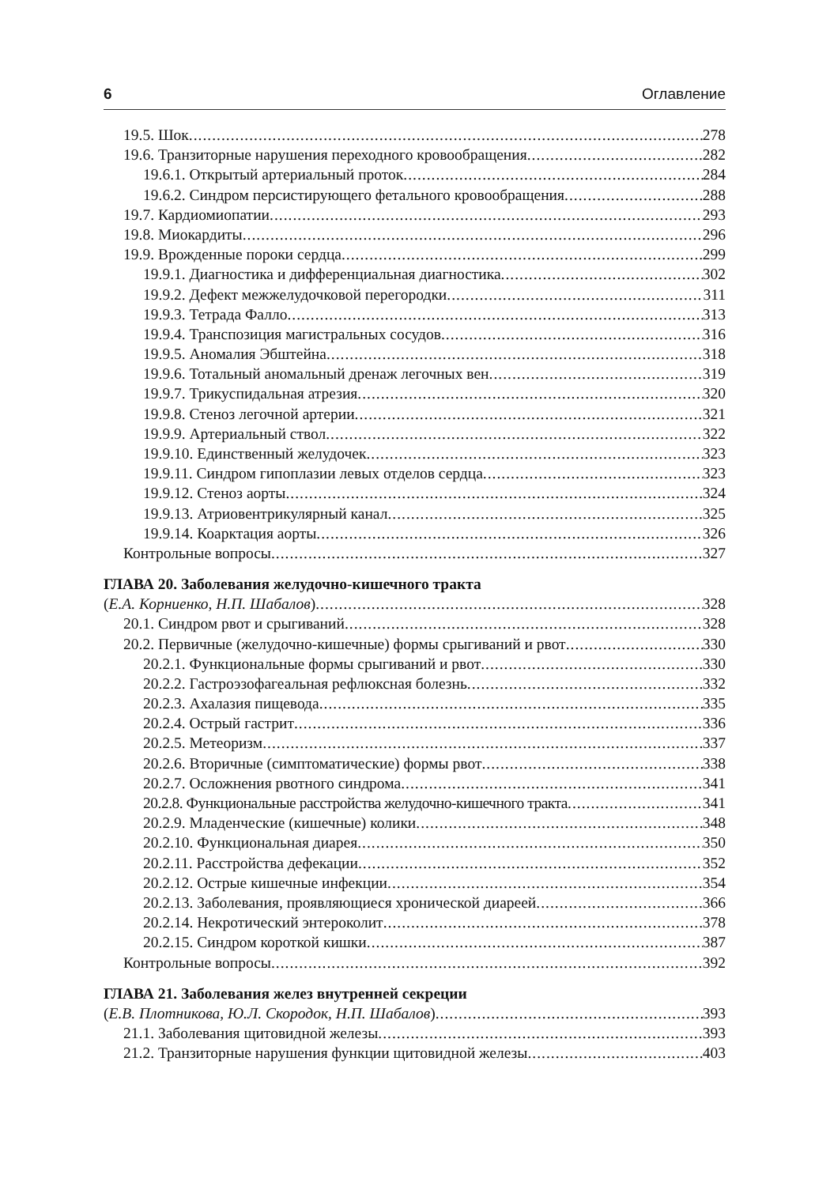6 Оглавление
19.5. Шок 278
19.6. Транзиторные нарушения переходного кровообращения 282
19.6.1. Открытый артериальный проток 284
19.6.2. Синдром персистирующего фетального кровообращения 288
19.7. Кардиомиопатии 293
19.8. Миокардиты 296
19.9. Врожденные пороки сердца 299
19.9.1. Диагностика и дифференциальная диагностика 302
19.9.2. Дефект межжелудочковой перегородки 311
19.9.3. Тетрада Фалло 313
19.9.4. Транспозиция магистральных сосудов 316
19.9.5. Аномалия Эбштейна 318
19.9.6. Тотальный аномальный дренаж легочных вен 319
19.9.7. Трикуспидальная атрезия 320
19.9.8. Стеноз легочной артерии 321
19.9.9. Артериальный ствол 322
19.9.10. Единственный желудочек 323
19.9.11. Синдром гипоплазии левых отделов сердца 323
19.9.12. Стеноз аорты 324
19.9.13. Атриовентрикулярный канал 325
19.9.14. Коарктация аорты 326
Контрольные вопросы 327
ГЛАВА 20. Заболевания желудочно-кишечного тракта
(Е.А. Корниенко, Н.П. Шабалов) 328
20.1. Синдром рвот и срыгиваний 328
20.2. Первичные (желудочно-кишечные) формы срыгиваний и рвот 330
20.2.1. Функциональные формы срыгиваний и рвот 330
20.2.2. Гастроэзофагеальная рефлюксная болезнь 332
20.2.3. Ахалазия пищевода 335
20.2.4. Острый гастрит 336
20.2.5. Метеоризм 337
20.2.6. Вторичные (симптоматические) формы рвот 338
20.2.7. Осложнения рвотного синдрома 341
20.2.8. Функциональные расстройства желудочно-кишечного тракта 341
20.2.9. Младенческие (кишечные) колики 348
20.2.10. Функциональная диарея 350
20.2.11. Расстройства дефекации 352
20.2.12. Острые кишечные инфекции 354
20.2.13. Заболевания, проявляющиеся хронической диареей 366
20.2.14. Некротический энтероколит 378
20.2.15. Синдром короткой кишки 387
Контрольные вопросы 392
ГЛАВА 21. Заболевания желез внутренней секреции
(Е.В. Плотникова, Ю.Л. Скородок, Н.П. Шабалов) 393
21.1. Заболевания щитовидной железы 393
21.2. Транзиторные нарушения функции щитовидной железы 403